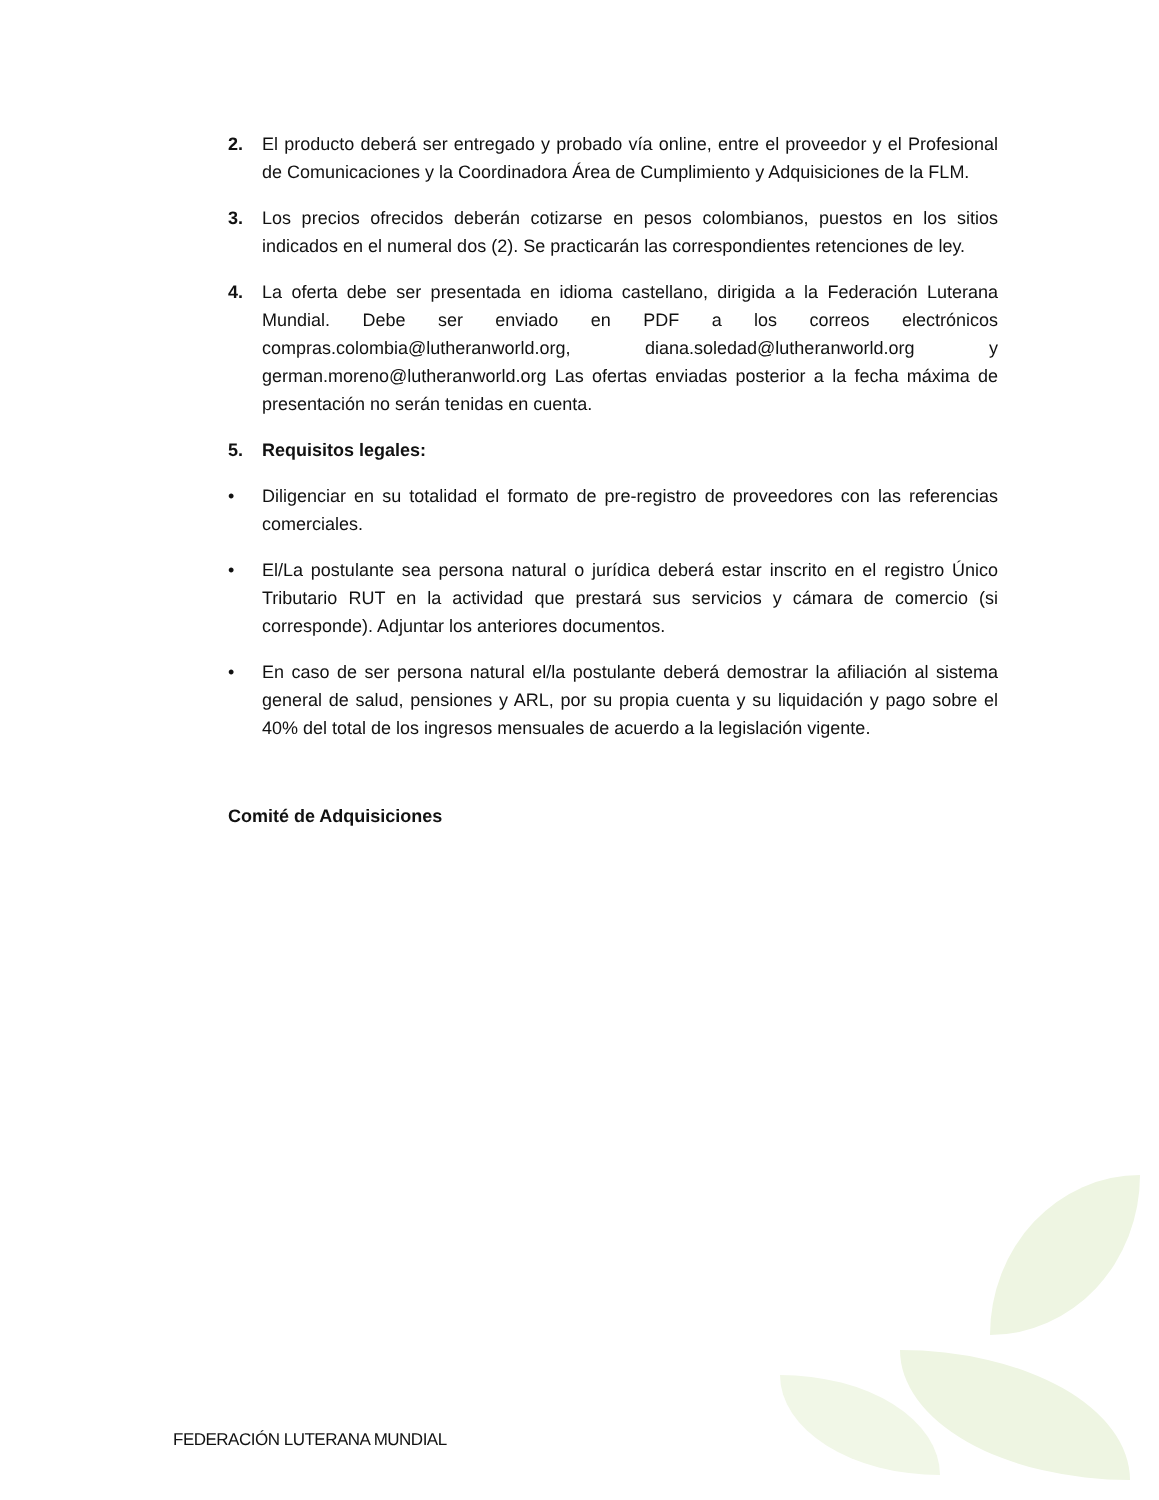2. El producto deberá ser entregado y probado vía online, entre el proveedor y el Profesional de Comunicaciones y la Coordinadora Área de Cumplimiento y Adquisiciones de la FLM.
3. Los precios ofrecidos deberán cotizarse en pesos colombianos, puestos en los sitios indicados en el numeral dos (2). Se practicarán las correspondientes retenciones de ley.
4. La oferta debe ser presentada en idioma castellano, dirigida a la Federación Luterana Mundial. Debe ser enviado en PDF a los correos electrónicos compras.colombia@lutheranworld.org, diana.soledad@lutheranworld.org y german.moreno@lutheranworld.org Las ofertas enviadas posterior a la fecha máxima de presentación no serán tenidas en cuenta.
5. Requisitos legales:
• Diligenciar en su totalidad el formato de pre-registro de proveedores con las referencias comerciales.
• El/La postulante sea persona natural o jurídica deberá estar inscrito en el registro Único Tributario RUT en la actividad que prestará sus servicios y cámara de comercio (si corresponde). Adjuntar los anteriores documentos.
• En caso de ser persona natural el/la postulante deberá demostrar la afiliación al sistema general de salud, pensiones y ARL, por su propia cuenta y su liquidación y pago sobre el 40% del total de los ingresos mensuales de acuerdo a la legislación vigente.
Comité de Adquisiciones
FEDERACIÓN LUTERANA MUNDIAL